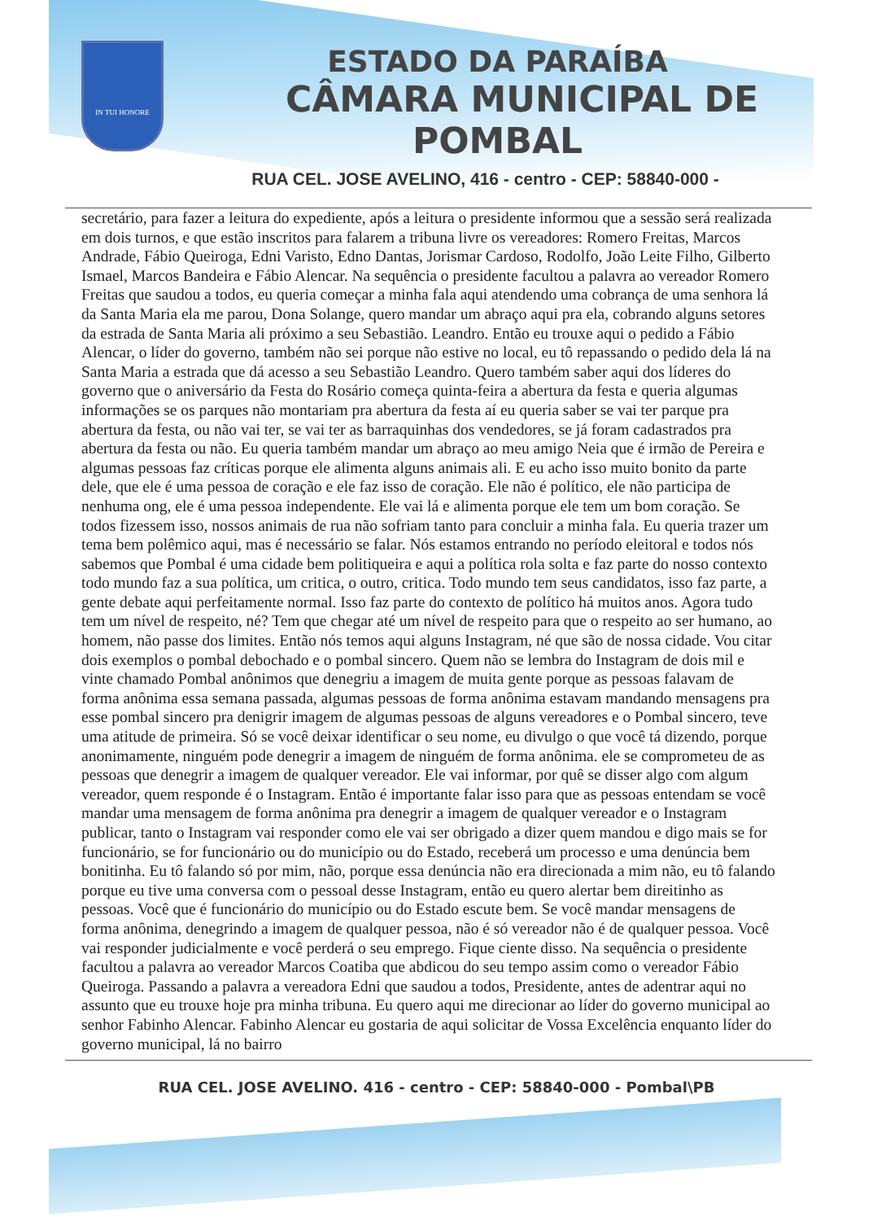IN TUI HONORE
ESTADO DA PARAÍBA
CÂMARA MUNICIPAL DE
POMBAL
RUA CEL. JOSE AVELINO, 416 - centro - CEP: 58840-000 -
secretário, para fazer a leitura do expediente, após a leitura o presidente informou que a sessão será realizada em dois turnos, e que estão inscritos para falarem a tribuna livre os vereadores: Romero Freitas, Marcos Andrade, Fábio Queiroga, Edni Varisto, Edno Dantas, Jorismar Cardoso, Rodolfo, João Leite Filho, Gilberto Ismael, Marcos Bandeira e Fábio Alencar. Na sequência o presidente facultou a palavra ao vereador Romero Freitas que saudou a todos, eu queria começar a minha fala aqui atendendo uma cobrança de uma senhora lá da Santa Maria ela me parou, Dona Solange, quero mandar um abraço aqui pra ela, cobrando alguns setores da estrada de Santa Maria ali próximo a seu Sebastião. Leandro. Então eu trouxe aqui o pedido a Fábio Alencar, o líder do governo, também não sei porque não estive no local, eu tô repassando o pedido dela lá na Santa Maria a estrada que dá acesso a seu Sebastião Leandro. Quero também saber aqui dos líderes do governo que o aniversário da Festa do Rosário começa quinta-feira a abertura da festa e queria algumas informações se os parques não montariam pra abertura da festa aí eu queria saber se vai ter parque pra abertura da festa, ou não vai ter, se vai ter as barraquinhas dos vendedores, se já foram cadastrados pra abertura da festa ou não. Eu queria também mandar um abraço ao meu amigo Neia que é irmão de Pereira e algumas pessoas faz críticas porque ele alimenta alguns animais ali. E eu acho isso muito bonito da parte dele, que ele é uma pessoa de coração e ele faz isso de coração. Ele não é político, ele não participa de nenhuma ong, ele é uma pessoa independente. Ele vai lá e alimenta porque ele tem um bom coração. Se todos fizessem isso, nossos animais de rua não sofriam tanto para concluir a minha fala. Eu queria trazer um tema bem polêmico aqui, mas é necessário se falar. Nós estamos entrando no período eleitoral e todos nós sabemos que Pombal é uma cidade bem politiqueira e aqui a política rola solta e faz parte do nosso contexto todo mundo faz a sua política, um critica, o outro, critica. Todo mundo tem seus candidatos, isso faz parte, a gente debate aqui perfeitamente normal. Isso faz parte do contexto de político há muitos anos. Agora tudo tem um nível de respeito, né? Tem que chegar até um nível de respeito para que o respeito ao ser humano, ao homem, não passe dos limites. Então nós temos aqui alguns Instagram, né que são de nossa cidade. Vou citar dois exemplos o pombal debochado e o pombal sincero. Quem não se lembra do Instagram de dois mil e vinte chamado Pombal anônimos que denegriu a imagem de muita gente porque as pessoas falavam de forma anônima essa semana passada, algumas pessoas de forma anônima estavam mandando mensagens pra esse pombal sincero pra denigrir imagem de algumas pessoas de alguns vereadores e o Pombal sincero, teve uma atitude de primeira. Só se você deixar identificar o seu nome, eu divulgo o que você tá dizendo, porque anonimamente, ninguém pode denegrir a imagem de ninguém de forma anônima. ele se comprometeu de as pessoas que denegrir a imagem de qualquer vereador. Ele vai informar, por quê se disser algo com algum vereador, quem responde é o Instagram. Então é importante falar isso para que as pessoas entendam se você mandar uma mensagem de forma anônima pra denegrir a imagem de qualquer vereador e o Instagram publicar, tanto o Instagram vai responder como ele vai ser obrigado a dizer quem mandou e digo mais se for funcionário, se for funcionário ou do município ou do Estado, receberá um processo e uma denúncia bem bonitinha. Eu tô falando só por mim, não, porque essa denúncia não era direcionada a mim não, eu tô falando porque eu tive uma conversa com o pessoal desse Instagram, então eu quero alertar bem direitinho as pessoas. Você que é funcionário do município ou do Estado escute bem. Se você mandar mensagens de forma anônima, denegrindo a imagem de qualquer pessoa, não é só vereador não é de qualquer pessoa. Você vai responder judicialmente e você perderá o seu emprego. Fique ciente disso. Na sequência o presidente facultou a palavra ao vereador Marcos Coatiba que abdicou do seu tempo assim como o vereador Fábio Queiroga. Passando a palavra a vereadora Edni que saudou a todos, Presidente, antes de adentrar aqui no assunto que eu trouxe hoje pra minha tribuna. Eu quero aqui me direcionar ao líder do governo municipal ao senhor Fabinho Alencar. Fabinho Alencar eu gostaria de aqui solicitar de Vossa Excelência enquanto líder do governo municipal, lá no bairro
RUA CEL. JOSE AVELINO. 416 - centro - CEP: 58840-000 - Pombal\PB